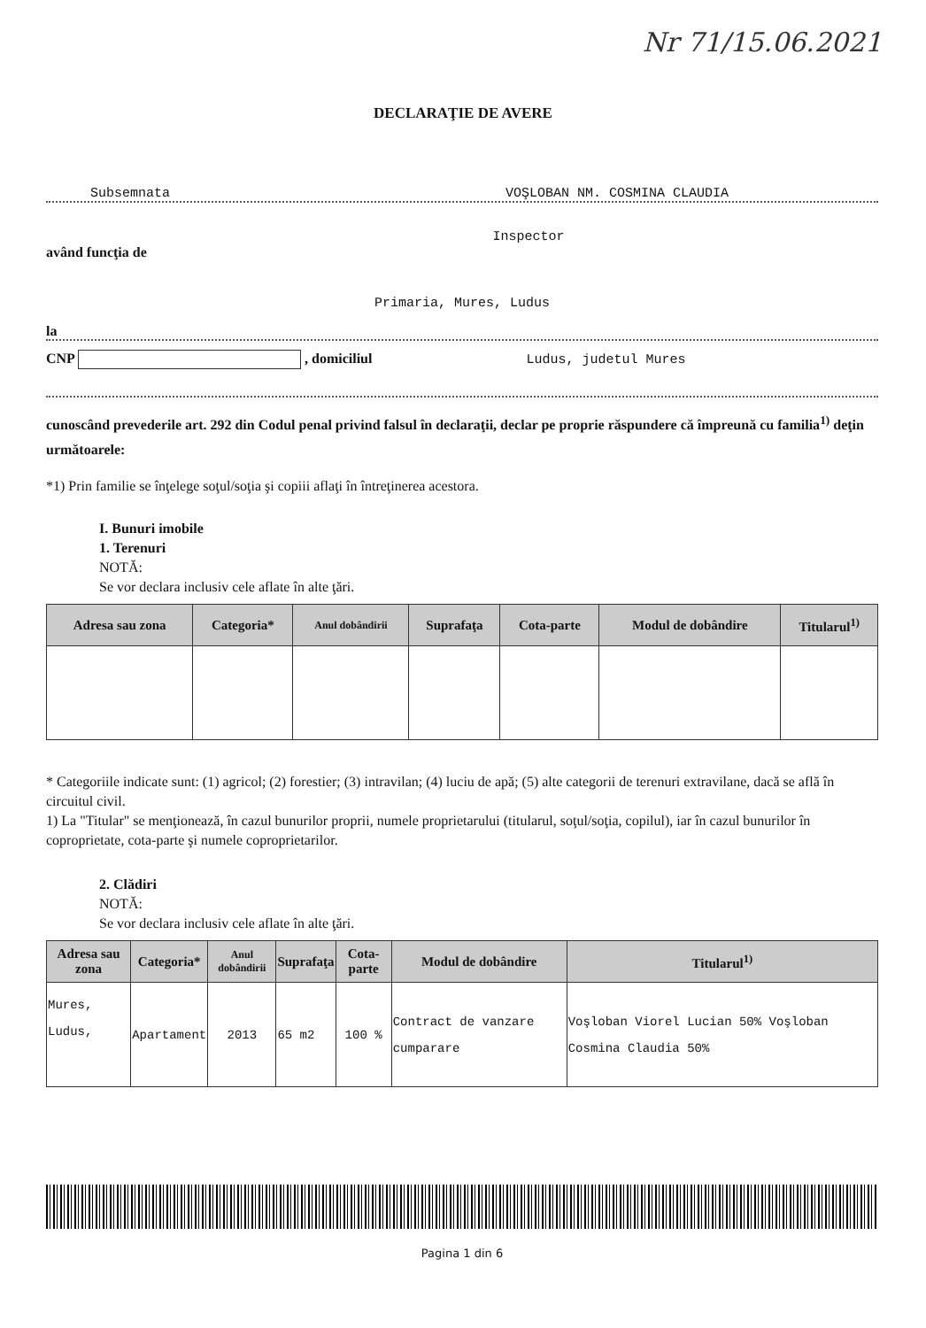Nr 71/15.06.2021
DECLARAŢIE DE AVERE
Subsemnata VOŞLOBAN NM. COSMINA CLAUDIA
Inspector
având funcţia de
Primaria, Mures, Ludus
la
CNP , domiciliul Ludus, judetul Mures
cunoscând prevederile art. 292 din Codul penal privind falsul în declaraţii, declar pe proprie răspundere că împreună cu familia<sup>1)</sup> deţin următoarele:
*1) Prin familie se înţelege soţul/soţia şi copiii aflaţi în întreţinerea acestora.
I. Bunuri imobile
1. Terenuri
NOTĂ:
Se vor declara inclusiv cele aflate în alte ţări.
| Adresa sau zona | Categoria* | Anul dobândirii | Suprafaţa | Cota-parte | Modul de dobândire | Titularul<sup>1)</sup> |
| --- | --- | --- | --- | --- | --- | --- |
* Categoriile indicate sunt: (1) agricol; (2) forestier; (3) intravilan; (4) luciu de apă; (5) alte categorii de terenuri extravilane, dacă se află în circuitul civil.
1) La "Titular" se menţionează, în cazul bunurilor proprii, numele proprietarului (titularul, soţul/soţia, copilul), iar în cazul bunurilor în coproprietate, cota-parte şi numele coproprietarilor.
2. Clădiri
NOTĂ:
Se vor declara inclusiv cele aflate în alte ţări.
| Adresa sau zona | Categoria* | Anul dobândirii | Suprafaţa | Cota-parte | Modul de dobândire | Titularul<sup>1)</sup> |
| --- | --- | --- | --- | --- | --- | --- |
| Mures, Ludus, | Apartament | 2013 | 65 m2 | 100 % | Contract de vanzare cumparare | Voşloban Viorel Lucian 50% Voşloban Cosmina Claudia 50% |
Pagina 1 din 6